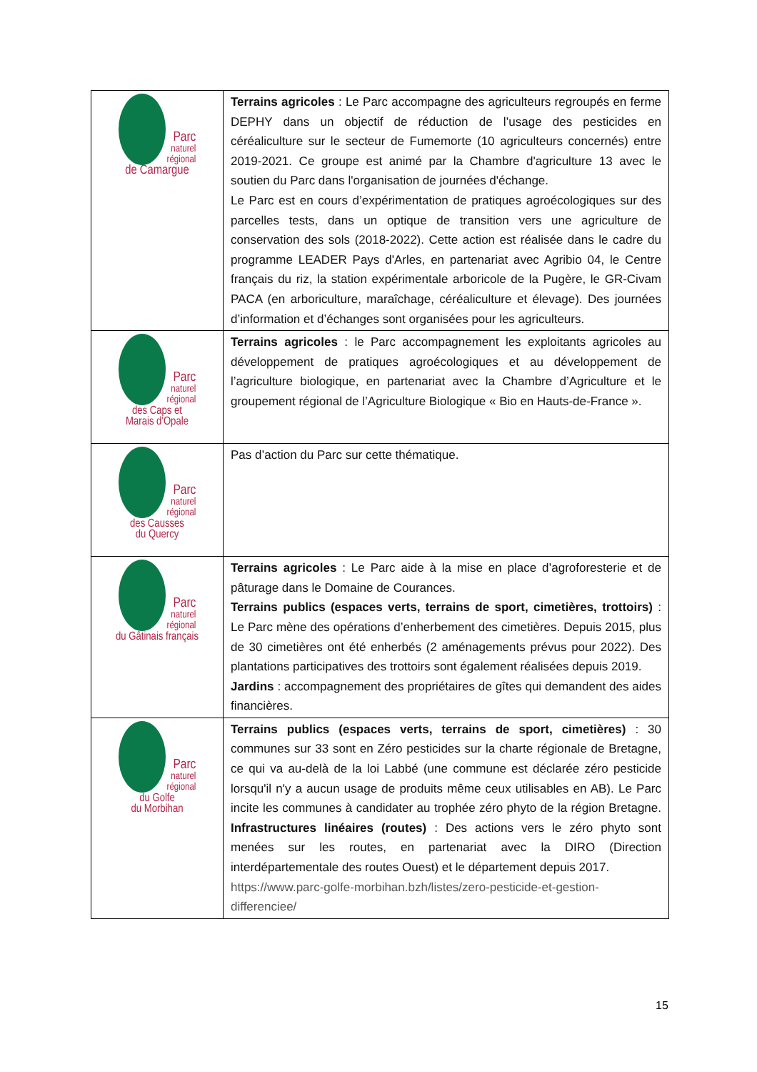| Parc naturel régional de Camargue | Terrains agricoles : Le Parc accompagne des agriculteurs regroupés en ferme DEPHY dans un objectif de réduction de l’usage des pesticides en céréaliculture sur le secteur de Fumemorte (10 agriculteurs concernés) entre 2019-2021. Ce groupe est animé par la Chambre d'agriculture 13 avec le soutien du Parc dans l'organisation de journées d'échange. Le Parc est en cours d’expérimentation de pratiques agroécologiques sur des parcelles tests, dans un optique de transition vers une agriculture de conservation des sols (2018-2022). Cette action est réalisée dans le cadre du programme LEADER Pays d'Arles, en partenariat avec Agribio 04, le Centre français du riz, la station expérimentale arboricole de la Pugère, le GR-Civam PACA (en arboriculture, maraîchage, céréaliculture et élevage). Des journées d’information et d’échanges sont organisées pour les agriculteurs. |
| Parc naturel régional des Caps et Marais d'Opale | Terrains agricoles : le Parc accompagnement les exploitants agricoles au développement de pratiques agroécologiques et au développement de l’agriculture biologique, en partenariat avec la Chambre d’Agriculture et le groupement régional de l’Agriculture Biologique « Bio en Hauts-de-France ». |
| Parc naturel régional des Causses du Quercy | Pas d’action du Parc sur cette thématique. |
| Parc naturel régional du Gâtinais français | Terrains agricoles : Le Parc aide à la mise en place d’agroforesterie et de pâturage dans le Domaine de Courances. Terrains publics (espaces verts, terrains de sport, cimetières, trottoirs) : Le Parc mène des opérations d’enherbement des cimetières. Depuis 2015, plus de 30 cimetières ont été enherbés (2 aménagements prévus pour 2022). Des plantations participatives des trottoirs sont également réalisées depuis 2019. Jardins : accompagnement des propriétaires de gîtes qui demandent des aides financières. |
| Parc naturel régional du Golfe du Morbihan | Terrains publics (espaces verts, terrains de sport, cimetières) : 30 communes sur 33 sont en Zéro pesticides sur la charte régionale de Bretagne, ce qui va au-delà de la loi Labbé (une commune est déclarée zéro pesticide lorsqu'il n'y a aucun usage de produits même ceux utilisables en AB). Le Parc incite les communes à candidater au trophée zéro phyto de la région Bretagne. Infrastructures linéaires (routes) : Des actions vers le zéro phyto sont menées sur les routes, en partenariat avec la DIRO (Direction interdépartementale des routes Ouest) et le département depuis 2017. https://www.parc-golfe-morbihan.bzh/listes/zero-pesticide-et-gestion-differenciee/ |
15